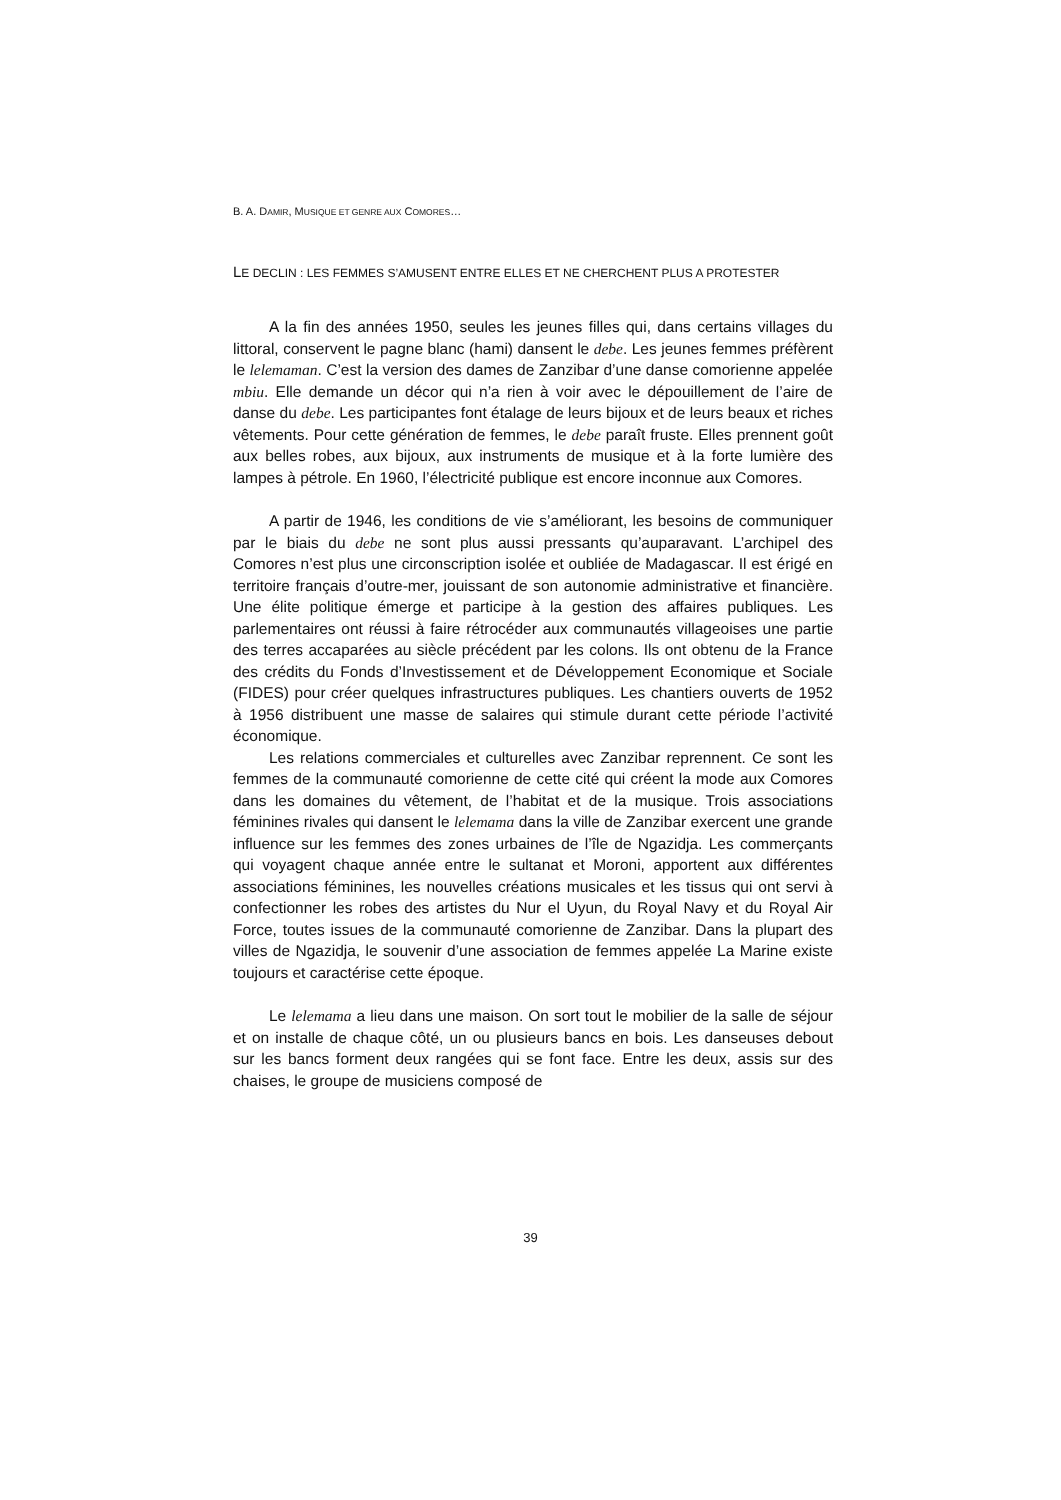B. A. DAMIR, MUSIQUE ET GENRE AUX COMORES…
LE DECLIN : LES FEMMES S’AMUSENT ENTRE ELLES ET NE CHERCHENT PLUS A PROTESTER
A la fin des années 1950, seules les jeunes filles qui, dans certains villages du littoral, conservent le pagne blanc (hami) dansent le debe. Les jeunes femmes préfèrent le lelemaman. C’est la version des dames de Zanzibar d’une danse comorienne appelée mbiu. Elle demande un décor qui n’a rien à voir avec le dépouillement de l’aire de danse du debe. Les participantes font étalage de leurs bijoux et de leurs beaux et riches vêtements. Pour cette génération de femmes, le debe paraît fruste. Elles prennent goût aux belles robes, aux bijoux, aux instruments de musique et à la forte lumière des lampes à pétrole. En 1960, l’électricité publique est encore inconnue aux Comores.
A partir de 1946, les conditions de vie s’améliorant, les besoins de communiquer par le biais du debe ne sont plus aussi pressants qu’auparavant. L’archipel des Comores n’est plus une circonscription isolée et oubliée de Madagascar. Il est érigé en territoire français d’outre-mer, jouissant de son autonomie administrative et financière. Une élite politique émerge et participe à la gestion des affaires publiques. Les parlementaires ont réussi à faire rétrocéder aux communautés villageoises une partie des terres accaparées au siècle précédent par les colons. Ils ont obtenu de la France des crédits du Fonds d’Investissement et de Développement Economique et Sociale (FIDES) pour créer quelques infrastructures publiques. Les chantiers ouverts de 1952 à 1956 distribuent une masse de salaires qui stimule durant cette période l’activité économique.
Les relations commerciales et culturelles avec Zanzibar reprennent. Ce sont les femmes de la communauté comorienne de cette cité qui créent la mode aux Comores dans les domaines du vêtement, de l’habitat et de la musique. Trois associations féminines rivales qui dansent le lelemama dans la ville de Zanzibar exercent une grande influence sur les femmes des zones urbaines de l’île de Ngazidja. Les commerçants qui voyagent chaque année entre le sultanat et Moroni, apportent aux différentes associations féminines, les nouvelles créations musicales et les tissus qui ont servi à confectionner les robes des artistes du Nur el Uyun, du Royal Navy et du Royal Air Force, toutes issues de la communauté comorienne de Zanzibar. Dans la plupart des villes de Ngazidja, le souvenir d’une association de femmes appelée La Marine existe toujours et caractérise cette époque.
Le lelemama a lieu dans une maison. On sort tout le mobilier de la salle de séjour et on installe de chaque côté, un ou plusieurs bancs en bois. Les danseuses debout sur les bancs forment deux rangées qui se font face. Entre les deux, assis sur des chaises, le groupe de musiciens composé de
39